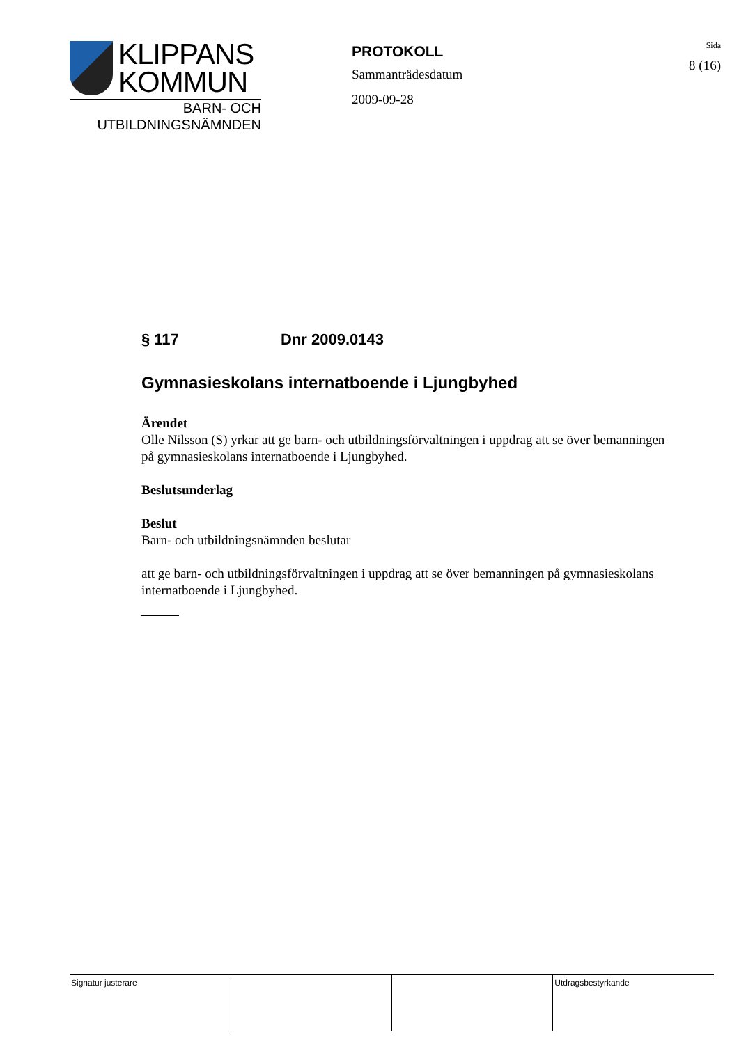KLIPPANS
KOMMUN
BARN- OCH
UTBILDNINGSNÄMNDEN
PROTOKOLL
Sammanträdesdatum
2009-09-28
Sida
8 (16)
§ 117 Dnr 2009.0143
Gymnasieskolans internatboende i Ljungbyhed
Ärendet
Olle Nilsson (S) yrkar att ge barn- och utbildningsförvaltningen i uppdrag att se över bemanningen på gymnasieskolans internatboende i Ljungbyhed.
Beslutsunderlag
Beslut
Barn- och utbildningsnämnden beslutar
att ge barn- och utbildningsförvaltningen i uppdrag att se över bemanningen på gymnasieskolans internatboende i Ljungbyhed.
| Signatur justerare | | | Utdragsbestyrkande |